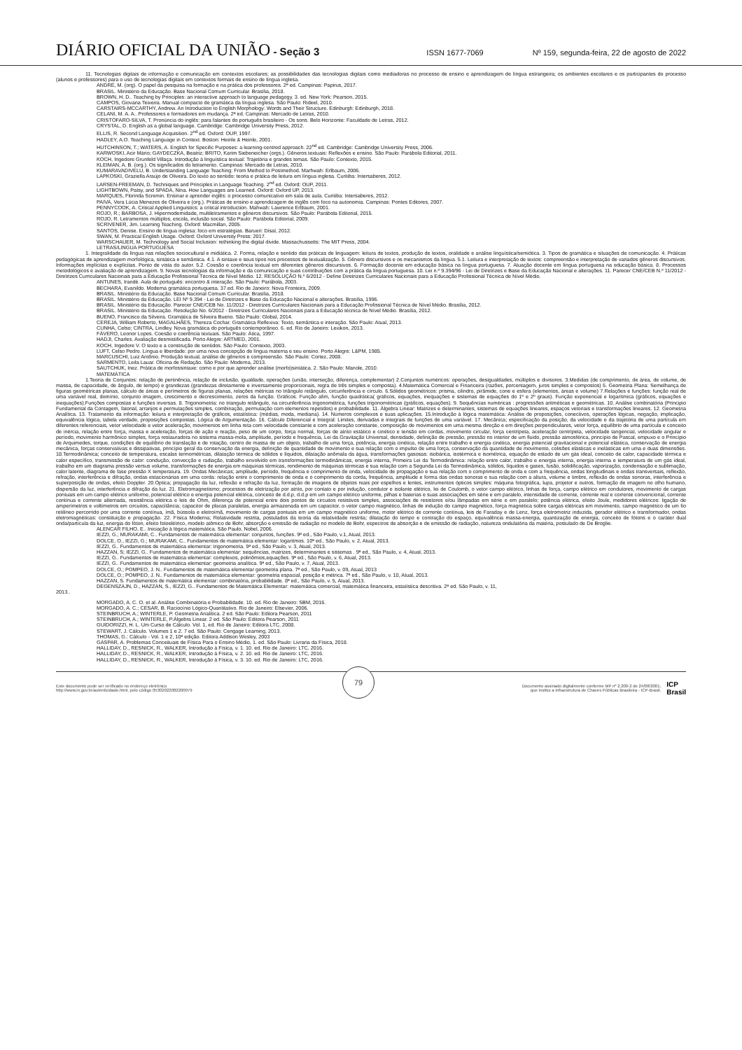DIÁRIO OFICIAL DA UNIÃO - Seção 3 ISSN 1677-7069 Nº 159, segunda-feira, 22 de agosto de 2022
11. Tecnologias digitais de informação e comunicação em contextos escolares; as possibilidades das tecnologias digitais como mediadoras no processo de ensino e aprendizagem de língua estrangeira; os ambientes escolares e os participantes do processo (alunos e professores) para o uso de tecnologias digitais em contextos formais de ensino de língua inglesa.
ANDRÉ, M. (org). O papel da pesquisa na formação e na prática dos professores. 2ª ed. Campinas: Papirus, 2017.
BRASIL. Ministério da Educação. Base Nacional Comum Curricular. Brasília, 2018.
BROWN, H. D.. Teaching by Principles: an interactive approach to language pedagogy. 3. ed. New York: Pearson, 2015.
CAMPOS, Giovana Teixeira. Manual compacto de gramática da língua inglesa. São Paulo: Rideel, 2010.
CARSTAIRS-MCCARTHY, Andrew. An Introduction to English Morphology: Words and Their Structure. Edinburgh: Edinburgh, 2018.
CELANI, M. A. A.. Professores e formadores em mudança. 2ª ed. Campinas: Mercado de Letras, 2010.
CRISTÓFARO-SILVA, T. Pronúncia do inglês: para falantes do português brasileiro - Os sons. Belo Horizonte: Faculdade de Letras, 2012.
CRYSTAL, D. English as a global language. Cambridge: Cambridge University Press, 2012.
ELLIS, R. Second Language Acquisition. 2<sup>nd</sup> ed. Oxford: OUP, 1997.
HADLEY, A.O. Teaching Language in Context. Boston: Heinle & Heinle, 2001.
HUTCHINSON, T.; WATERS, A. English for Specific Purposes: a learning-centred approach. 22<sup>nd</sup> ed. Cambridge: Cambridge University Press, 2006.
KARWOSKI, Acir Mário; GAYDECZKA, Beatriz; BRITO, Karim Siebeneicher (orgs.). Gêneros textuais: Reflexões e ensino. São Paulo: Parábola Editorial, 2011.
KOCH, Ingedore Grunfeld Villaça. Introdução à linguística textual: Trajetória e grandes temas. São Paulo: Contexto, 2015.
KLEIMAN, A. B. (org.). Os significados do letramento. Campinas: Mercado de Letras, 2010.
KUMARAVADIVELU, B. Understanding Language Teaching: From Method to Postmethod. Marhwah: Erlbaum, 2006.
LAPKOSKI, Graziella Araújo de Oliveira. Do texto ao sentido: teoria e prática de leitura em língua inglesa. Curitiba: Intersaberes, 2012.
LARSEN-FREEMAN, D. Techniques and Principles in Language Teaching. 2<sup>nd</sup> ed. Oxford: OUP, 2011.
LIGHTBOWN, Patsy, and SPADA, Nina. How Languages are Learned. Oxford: Oxford UP, 2013.
MARQUES, Florinda Scremin. Ensinar e aprender inglês: o processo comunicativo em sala de aula. Curitiba: Intersaberes, 2012.
PAIVA, Vera Lúcia Menezes de Oliveira e (org.). Práticas de ensino e aprendizagem de inglês com foco na autonomia. Campinas: Pontes Editores, 2007.
PENNYCOOK, A. Critical Applied Linguistics: a critical introduction. Mahwah: Lawrence Erlbaum, 2001.
ROJO, R.; BARBOSA, J. Hipermodernidade, multiletramentos e gêneros discursivos. São Paulo: Parábola Editorial, 2015.
ROJO, R. Letramentos múltiplos, escola, inclusão social. São Paulo: Parábola Editorial, 2009.
SCRIVENER, Jim. Learning Teaching. Oxford: Macmillan, 2005.
SANTOS, Denise. Ensino de língua inglesa: foco em estratégias. Barueri: Disal, 2012.
SWAN, M. Practical English Usage. Oxford: Oxford University Press: 2017.
WARSCHAUER, M. Technology and Social Inclusion: rethinking the digital divide. Massachussetts: The MIT Press, 2004.
LETRAS/LINGUA PORTUGUESA
1. Integralidade da língua nas relações sociocultural e midiática. 2. Forma, relação e sentido das práticas de linguagem: leitura de textos, produção de textos, oralidade e análise linguística/semiótica. 3. Tipos de gramática e situações de comunicação. 4. Práticas pedagógicas de aprendizagem morfológica, sintática e semântica. 4.1. A sintaxe e seus tipos nos processos de textualização. 5. Gênero discursivos e os mecanismos da língua. 5.1. Leitura e interpretação de textos: compreensão e interpretação de variados gêneros discursivos. Informações implícitas e explícitas. Ponto de vista do autor. 5.2. Coesão e coerência textual em diferentes gêneros discursivos. 6. Formação docente em educação básica na língua portuguesa. 7. Atuação docente em língua portuguesa na educação básica. 8. Processos metodológicos e avaliação de aprendizagem. 9. Novas tecnologias da informação e da comunicação e suas contribuições com a prática da língua portuguesa. 10. Lei n.º 9.394/96 - Lei de Diretrizes e Base da Educação Nacional e alterações. 11. Parecer CNE/CEB N.º 11/2012 - Diretrizes Curriculares Nacionais para a Educação Profissional Técnica de Nível Médio. 12. RESOLUÇÃO N.º 6/2012 - Define Diretrizes Curriculares Nacionais para a Educação Profissional Técnica de Nível Médio.
ANTUNES, Irandé. Aula de português: encontro & interação. São Paulo: Parábola, 2003.
BECHARA, Evanildo. Moderna gramática portuguesa. 37.ed. Rio de Janeiro: Nova Fronteira, 2009.
BRASIL. Ministério da Educação. Base Nacional Comum Curricular. Brasília, 2018.
BRASIL. Ministério da Educação. LEI Nº 9.394 - Lei de Diretrizes e Base da Educação Nacional e alterações. Brasília, 1996.
BRASIL. Ministério da Educação. Parecer CNE/CEB No. 11/2012 - Diretrizes Curriculares Nacionais para a Educação Profissional Técnica de Nível Médio. Brasília, 2012.
BRASIL. Ministério da Educação. Resolução No. 6/2012 - Diretrizes Curriculares Nacionais para a Educação técnica de Nível Médio. Brasília, 2012.
BUENO, Francisco da Silveira. Gramática de Silveira Bueno. São Paulo: Global, 2014.
CEREJA, William Roberto, MAGALHÃES, Thereza Cochar. Gramática Reflexiva: Texto, semântica e interação. São Paulo: Atual, 2013.
CUNHA, Celso; CINTRA, Lindley. Nova gramática do português contemporâneo. 6. ed. Rio de Janeiro: Lexikon, 2013.
FÁVERO, Leonor Lopes. Coesão e coerência textuais. São Paulo: Ática, 1997.
HADJI, Charles. Avaliação desmistificada. Porto Alegre: ARTMED, 2001.
KOCH, Ingedore V. O texto e a construção de sentidos. São Paulo: Contexto, 2003.
LUFT, Celso Pedro. Língua e liberdade: por uma nova concepção de língua materna e seu ensino. Porto Alegre: L&PM, 1985.
MARCUSCHI, Luiz Antônio. Produção textual, análise de gêneros e compreensão. São Paulo: Cortez, 2008.
SARMENTO, Leila Lauar. Oficina de Redação. São Paulo: Moderna, 2013.
SAUTCHUK, Inez. Prática de morfossintaxe: como e por que aprender análise (morfo)sintática. 2. São Paulo: Manole, 2010.
MATEMÁTICA
1.Teoria de Conjuntos: relação de pertinência, relação de inclusão, igualdade, operações (união, interseção, diferença, complementar) 2.Conjuntos numéricos: operações, desigualdades, múltiplos e divisores. 3.Medidas (de comprimento, de área, de volume, de massa, de capacidade, de ângulo, de tempo) e grandezas (grandezas diretamente e inversamente proporcionais, regra de três simples e composta). 4.Matemática Comercial e Financeira (razões, porcentagem, juros simples e compostos) 5. Geometria Plana: Semelhança de figuras geométricas planas, cálculo de áreas e perímetros de figuras planas, relações métricas no triângulo retângulo, circunferência e círculo. 6.Sólidos geométricos: prisma, cilindro, pirâmide, cone e esfera (elementos, áreas e volume) 7.Relações e funções: função real de uma variável real, domínio, conjunto imagem, crescimento e decrescimento, zeros da função. Gráficos. Função afim, função quadrática( gráficos, equações, inequações e sistemas de equações do 1º e 2º graus). Função exponencial e logarítmica (gráficos, equações e inequações).Funções compostas e funções inversas. 8. Trigonometria: no triangulo retângulo, na circunferência trigonométrica, funções trigonométricas (gráficos, equações). 9. Sequências numéricas : progressões aritméticas e geométricas. 10. Análise combinatória (Principio Fundamental da Contagem, fatorial, arranjos e permutações simples, combinação, permutação com elementos repetidos) e probabilidade. 11. Álgebra Linear: Matrizes e determinantes, sistemas de equações lineares, espaços vetoriais e transformações lineares. 12. Geometria Analítica. 13. Tratamento da informação: leitura e interpretação de gráficos, estatística: (médias, moda, mediana). 14. Números complexos e suas aplicações. 15.Introdução à lógica matemática: Análise de proposições, conectivos, operações lógicas, negação, implicação, equivalência lógica, tabela verdade, proposições compostas. Lógica de Argumentação. 16. Cálculo Diferencial e Integral: Limites, derivadas e integrais de funções de uma variável. 17. Mecânica; especificação da posição, da velocidade e da trajetória de uma partícula em diferentes referenciais, vetor velocidade e vetor aceleração, movimentos em linha reta com velocidade constante e com aceleração constante, composição de movimentos em uma mesma direção e em direções perpendiculares, vetor força, equilíbrio de uma partícula e conceito de inércia, relação entre força, massa e aceleração, forças de ação e reação, peso de um corpo, força normal, forças de atrito estático e cinético e tensão em cordas, movimento circular, força centrípeta, aceleração centrípeta, velocidade tangencial, velocidade angular e período, movimento harmônico simples, força restauradora no sistema massa-mola, amplitude, período e frequência, Lei da Gravitação Universal, densidade, definição de pressão, pressão no interior de um fluido, pressão atmosférica, princípio de Pascal, empuxo e o Princípio de Arquimedes, torque, condições de equilíbrio de translação e de rotação, centro de massa de um objeto, trabalho de uma força, potência, energia cinética, relação entre trabalho e energia cinética, energia potencial gravitacional e potencial elástica, conservação de energia mecânica, forças conservativas e dissipativas, princípio geral da conservação da energia, definição de quantidade de movimento e sua relação com o impulso de uma força, conservação da quantidade de movimento, colisões elásticas e inelásticas em uma e duas dimensões. 18.Termodinâmica; conceito de temperatura, escalas termométricas, dilatação térmica de sólidos e líquidos, dilatação anômala da água, transformações gasosas: isobárica, isotérmica e isométrica, equação de estado de um gás ideal, conceito de calor, capacidade térmica e calor específico, transmissão de calor: condução, convecção e radiação, trabalho envolvido em transformações termodinâmicas, energia interna, Primeira Lei da Termodinâmica: relação entre calor, trabalho e energia interna, energia interna e temperatura de um gás ideal, trabalho em um diagrama pressão versus volume, transformações de energia em máquinas térmicas, rendimento de máquinas térmicas e sua relação com a Segunda Lei da Termodinâmica, sólidos, líquidos e gases, fusão, solidificação, vaporização, condensação e sublimação, calor latente, diagrama de fase pressão X temperatura. 19. Ondas Mecânicas; amplitude, período, frequência e comprimento de onda, velocidade de propagação e sua relação com o comprimento de onda e com a frequência, ondas longitudinais e ondas transversais, reflexão, refração, interferência e difração, ondas estacionárias em uma corda: relação entre o comprimento de onda e o comprimento da corda, frequência, amplitude e forma das ondas sonoras e sua relação com a altura, volume e timbre, reflexão de ondas sonoras, interferência e superposição de ondas, efeito Doppler. 20.Óptica; propagação da luz, reflexão e refração da luz, formação de imagens de objetos reais por espelhos e lentes, instrumentos ópticos simples: máquina fotográfica, lupa, projetor e outros, formação de imagem no olho humano, dispersão da luz, interferência e difração da luz. 21. Eletromagnetismo; processos de eletrização por atrito, por contato e por indução, condutor e isolante elétrico, lei de Coulomb, o vetor campo elétrico, linhas de força, campo elétrico em condutores, movimento de cargas pontuais em um campo elétrico uniforme, potencial elétrico e energia potencial elétrica, conceito de d.d.p, d.d.p em um campo elétrico uniforme, pilhas e baterias e suas associações em série e em paralelo, intensidade de corrente, corrente real e corrente convencional, corrente contínua e corrente alternada, resistência elétrica e leis de Ohm, diferença de potencial entre dois pontos de circuitos resistivos simples, associações de resistores e/ou lâmpadas em série e em paralelo; potência elétrica, efeito Joule, medidores elétricos: ligação de amperímetros e voltímetros em circuitos, capacitância; capacitor de placas paralelas, energia armazenada em um capacitor, o vetor campo magnético, linhas de indução do campo magnético, força magnética sobre cargas elétricas em movimento, campo magnético de um fio retilíneo percorrido por uma corrente contínua, ímã, bússola e eletroímã, movimento de cargas pontuais em um campo magnético uniforme, motor elétrico de corrente contínua, leis de Faraday e de Lenz, força eletromotriz induzida, gerador elétrico e transformador, ondas eletromagnéticas: constituição e propagação. 22. Física Moderna; Relatividade restrita, postulados da teoria da relatividade restrita; dilatação do tempo e contração do espaço, equivalência massa-energia, quantização de energia, conceito de fótons e o caráter dual onda/partícula da luz, energia do fóton, efeito fotoelétrico, modelo atômico de Bohr, absorção e emissão de radiação no modelo de Bohr, espectros de absorção e de emissão de radiação, natureza ondulatória da matéria, postulado de De Broglie.
ALENCAR FILHO, E.. Iniciação à lógica matemática. São Paulo, Nobel, 2006.
IEZZI, G.; MURAKAMI, C.. Fundamentos de matemática elementar: conjuntos, funções. 9ª ed., São Paulo, v.1, Atual, 2013.
DOLCE, O., IEZZI, G.; MURAKAMI, C.. Fundamentos de matemática elementar: logaritmos. 10ª ed., São Paulo, v. 2, Atual, 2013.
IEZZI, G.. Fundamentos de matemática elementar: trigonometria. 9ª ed., São Paulo, v. 3, Atual, 2013.
HAZZAN, S; IEZZI, G.. Fundamentos de matemática elementar: sequências, matrizes, determinantes e sistemas . 9ª ed., São Paulo, v. 4, Atual, 2013.
IEZZI, G.. Fundamentos de matemática elementar: complexos, polinômios,equações. 9ª ed., São Paulo, v. 6, Atual, 2013.
IEZZI, G.. Fundamentos de matemática elementar: geometria analítica. 9ª ed., São Paulo, v. 7, Atual, 2013.
DOLCE, O.; POMPEO, J. N.. Fundamentos de matemática elementar geometria plana. 7ª ed., São Paulo, v. 09, Atual, 2013
DOLCE, O.; POMPEO, J. N.. Fundamentos de matemática elementar: geometria espacial, posição e métrica. 7ª ed., São Paulo, v. 10, Atual, 2013.
HAZZAN, S. Fundamentos de matemática elementar: combinatória, probabilidade. 8ª ed., São Paulo, v. 5, Atual, 2013.
DEGENSZAJN, D., HAZZAN, S., IEZZI, G.. Fundamentos de Matemática Elementar: matemática comercial, matemática financeira, estatística descritiva. 2ª ed. São Paulo, v. 11,
2013..
MORGADO, A. C. O. et al. Análise Combinatória e Probabilidade. 10. ed. Rio de Janeiro: SBM, 2016.
MORGADO, A. C.; CÉSAR, B. Raciocínio Lógico-Quantitativo. Rio de Janeiro: Elsevier, 2006.
STEINBRUCH, A.; WINTERLE, P. Geometria Analítica. 2 ed. São Paulo: Editora Pearson, 2011
STEINBRUCH, A.; WINTERLE, P.Álgebra Linear. 2 ed. São Paulo: Editora Pearson, 2011
GUIDORIZZI, H. L. Um Curso de Cálculo. Vol. 1, ed. Rio de Janeiro: Editora LTC, 2008.
STEWART, J. Cálculo. Volumes 1 e 2. 7 ed. São Paulo: Cengage Learning, 2013.
THOMAS, G.: Cálculo - Vol. 1 e 2, 10ª edição. Editora Addison Wesley, 2003
GASPAR, A. Problemas Conceituais de Física Para o Ensino Médio, 1. ed. São Paulo: Livraria da Física, 2018.
HALLIDAY, D., RESNICK, R., WALKER, Introdução à Física, v. 1. 10. ed. Rio de Janeiro: LTC, 2016.
HALLIDAY, D., RESNICK, R., WALKER, Introdução à Física, v. 2. 10. ed. Rio de Janeiro: LTC, 2016.
HALLIDAY, D., RESNICK, R., WALKER, Introdução à Física, v. 3. 10. ed. Rio de Janeiro: LTC, 2016.
Este documento pode ser verificado no endereço eletrônico
http://www.in.gov.br/autenticidade.html, pelo código 05302022082200079
79
Documento assinado digitalmente conforme MP nº 2.200-2 de 24/08/2001,
que institui a Infraestrutura de Chaves Públicas Brasileira - ICP-Brasil.
ICP
Brasil